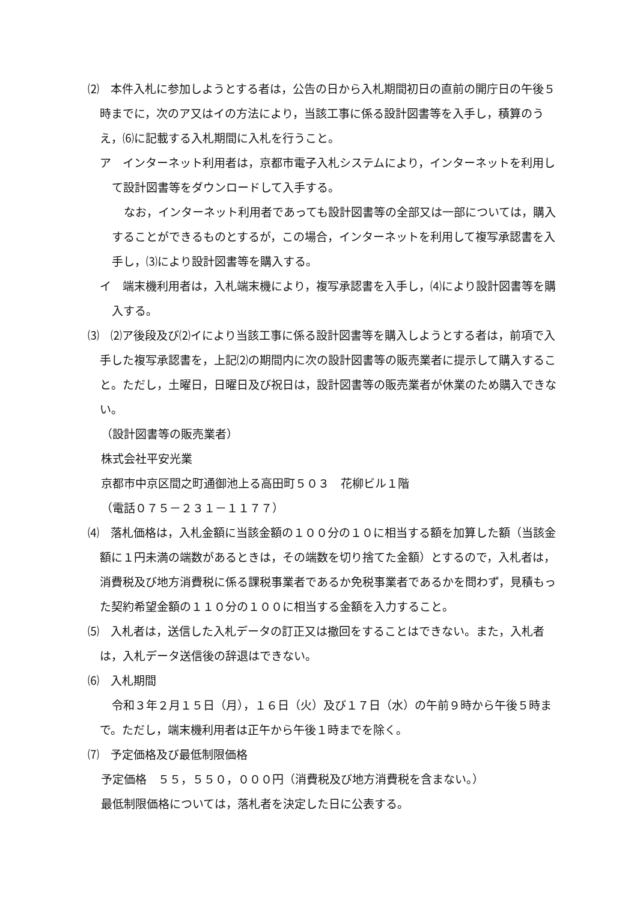⑵　本件入札に参加しようとする者は，公告の日から入札期間初日の直前の開庁日の午後５時までに，次のア又はイの方法により，当該工事に係る設計図書等を入手し，積算のうえ，⑹に記載する入札期間に入札を行うこと。
ア　インターネット利用者は，京都市電子入札システムにより，インターネットを利用して設計図書等をダウンロードして入手する。
なお，インターネット利用者であっても設計図書等の全部又は一部については，購入することができるものとするが，この場合，インターネットを利用して複写承認書を入手し，⑶により設計図書等を購入する。
イ　端末機利用者は，入札端末機により，複写承認書を入手し，⑷により設計図書等を購入する。
⑶　⑵ア後段及び⑵イにより当該工事に係る設計図書等を購入しようとする者は，前項で入手した複写承認書を，上記⑵の期間内に次の設計図書等の販売業者に提示して購入すること。ただし，土曜日，日曜日及び祝日は，設計図書等の販売業者が休業のため購入できない。
（設計図書等の販売業者）
株式会社平安光業
京都市中京区間之町通御池上る高田町５０３　花柳ビル１階
（電話０７５－２３１－１１７７）
⑷　落札価格は，入札金額に当該金額の１００分の１０に相当する額を加算した額（当該金額に１円未満の端数があるときは，その端数を切り捨てた金額）とするので，入札者は，消費税及び地方消費税に係る課税事業者であるか免税事業者であるかを問わず，見積もった契約希望金額の１１０分の１００に相当する金額を入力すること。
⑸　入札者は，送信した入札データの訂正又は撤回をすることはできない。また，入札者は，入札データ送信後の辞退はできない。
⑹　入札期間
令和３年２月１５日（月），１６日（火）及び１７日（水）の午前９時から午後５時まで。ただし，端末機利用者は正午から午後１時までを除く。
⑺　予定価格及び最低制限価格
予定価格　５５，５５０，０００円（消費税及び地方消費税を含まない。）
最低制限価格については，落札者を決定した日に公表する。